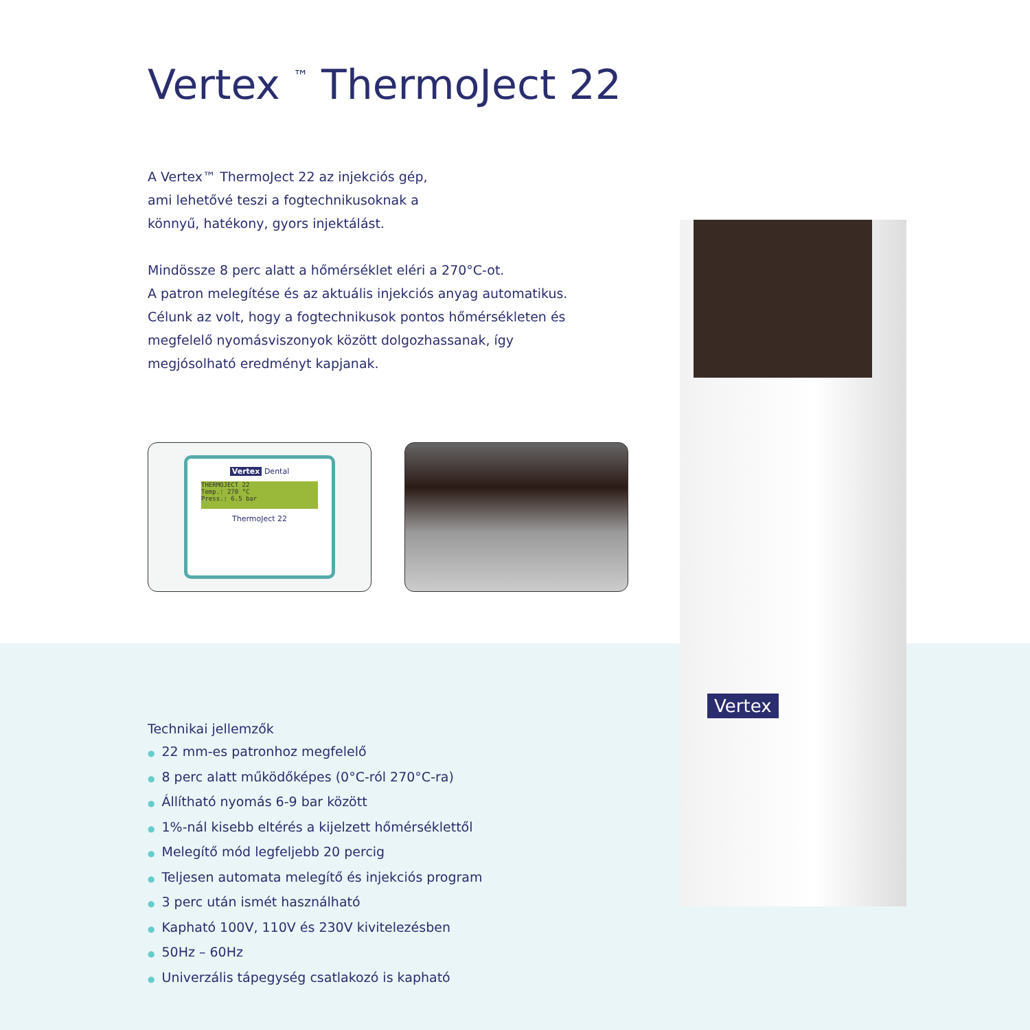Vertex
Vertex <sup>™</sup> ThermoJect 22
A Vertex™ ThermoJect 22 az injekciós gép,
ami lehetővé teszi a fogtechnikusoknak a
könnyű, hatékony, gyors injektálást.
Mindössze 8 perc alatt a hőmérséklet eléri a 270°C-ot.
A patron melegítése és az aktuális injekciós anyag automatikus.
Célunk az volt, hogy a fogtechnikusok pontos hőmérsékleten és
megfelelő nyomásviszonyok között dolgozhassanak, így
megjósolható eredményt kapjanak.
Vertex Dental
THERMOJECT 22
Temp.: 270 °C
Press.: 6.5 bar
ThermoJect 22
Technikai jellemzők
● 22 mm-es patronhoz megfelelő
● 8 perc alatt működőképes (0°C-ról 270°C-ra)
● Állítható nyomás 6-9 bar között
● 1%-nál kisebb eltérés a kijelzett hőmérséklettől
● Melegítő mód legfeljebb 20 percig
● Teljesen automata melegítő és injekciós program
● 3 perc után ismét használható
● Kapható 100V, 110V és 230V kivitelezésben
● 50Hz – 60Hz
● Univerzális tápegység csatlakozó is kapható